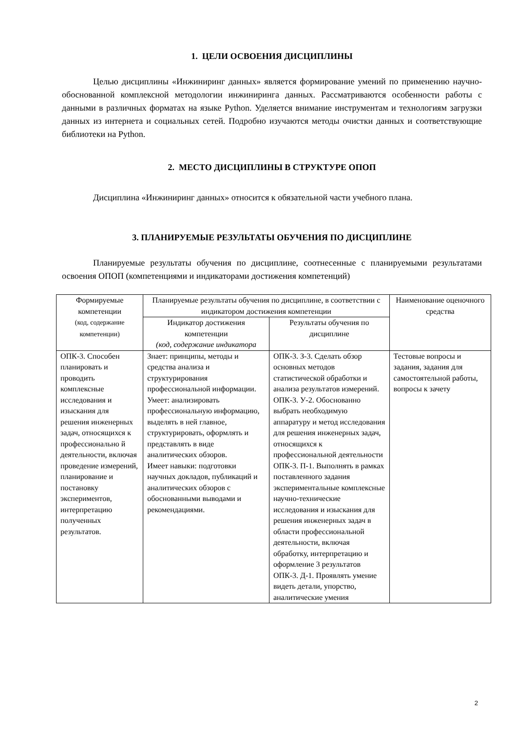1. ЦЕЛИ ОСВОЕНИЯ ДИСЦИПЛИНЫ
Целью дисциплины «Инжиниринг данных» является формирование умений по применению научно-обоснованной комплексной методологии инжиниринга данных. Рассматриваются особенности работы с данными в различных форматах на языке Python. Уделяется внимание инструментам и технологиям загрузки данных из интернета и социальных сетей. Подробно изучаются методы очистки данных и соответствующие библиотеки на Python.
2. МЕСТО ДИСЦИПЛИНЫ В СТРУКТУРЕ ОПОП
Дисциплина «Инжиниринг данных» относится к обязательной части учебного плана.
3. ПЛАНИРУЕМЫЕ РЕЗУЛЬТАТЫ ОБУЧЕНИЯ ПО ДИСЦИПЛИНЕ
Планируемые результаты обучения по дисциплине, соотнесенные с планируемыми результатами освоения ОПОП (компетенциями и индикаторами достижения компетенций)
| Формируемые компетенции (код, содержание компетенции) | Планируемые результаты обучения по дисциплине, в соответствии с индикатором достижения компетенции | | Наименование оценочного средства |
| | Индикатор достижения компетенции (код, содержание индикатора | Результаты обучения по дисциплине | |
| ОПК-3. Способен планировать и проводить комплексные исследования и изыскания для решения инженерных задач, относящихся к профессионально й деятельности, включая проведение измерений, планирование и постановку экспериментов, интерпретацию полученных результатов. | Знает: принципы, методы и средства анализа и структурирования профессиональной информации. Умеет: анализировать профессиональную информацию, выделять в ней главное, структурировать, оформлять и представлять в виде аналитических обзоров. Имеет навыки: подготовки научных докладов, публикаций и аналитических обзоров с обоснованными выводами и рекомендациями. | ОПК-3. З-3. Сделать обзор основных методов статистической обработки и анализа результатов измерений. ОПК-3. У-2. Обоснованно выбрать необходимую аппаратуру и метод исследования для решения инженерных задач, относящихся к профессиональной деятельности ОПК-3. П-1. Выполнять в рамках поставленного задания экспериментальные комплексные научно-технические исследования и изыскания для решения инженерных задач в области профессиональной деятельности, включая обработку, интерпретацию и оформление 3 результатов ОПК-3. Д-1. Проявлять умение видеть детали, упорство, аналитические умения | Тестовые вопросы и задания, задания для самостоятельной работы, вопросы к зачету |
2